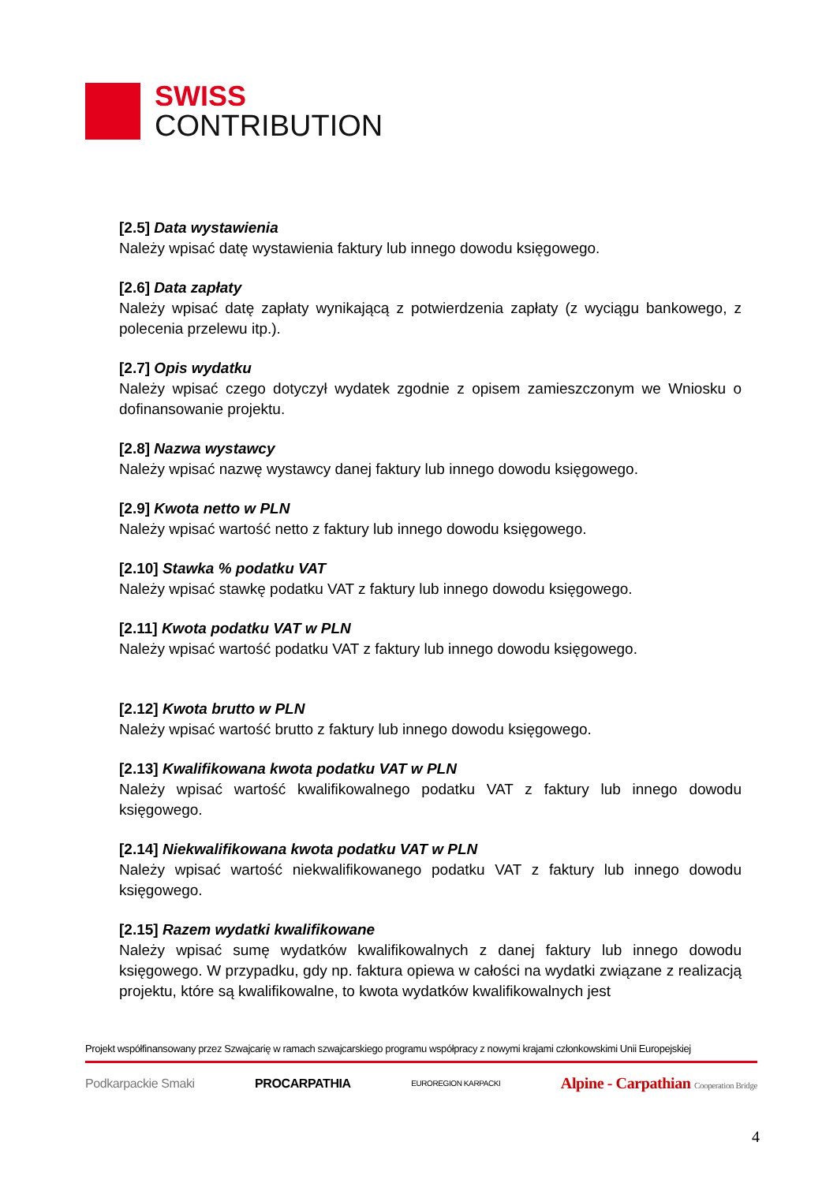SWISS
CONTRIBUTION
[2.5] Data wystawienia
Należy wpisać datę wystawienia faktury lub innego dowodu księgowego.
[2.6] Data zapłaty
Należy wpisać datę zapłaty wynikającą z potwierdzenia zapłaty (z wyciągu bankowego, z polecenia przelewu itp.).
[2.7] Opis wydatku
Należy wpisać czego dotyczył wydatek zgodnie z opisem zamieszczonym we Wniosku o dofinansowanie projektu.
[2.8] Nazwa wystawcy
Należy wpisać nazwę wystawcy danej faktury lub innego dowodu księgowego.
[2.9] Kwota netto w PLN
Należy wpisać wartość netto z faktury lub innego dowodu księgowego.
[2.10] Stawka % podatku VAT
Należy wpisać stawkę podatku VAT z faktury lub innego dowodu księgowego.
[2.11] Kwota podatku VAT w PLN
Należy wpisać wartość podatku VAT z faktury lub innego dowodu księgowego.
[2.12] Kwota brutto w PLN
Należy wpisać wartość brutto z faktury lub innego dowodu księgowego.
[2.13] Kwalifikowana kwota podatku VAT w PLN
Należy wpisać wartość kwalifikowalnego podatku VAT z faktury lub innego dowodu księgowego.
[2.14] Niekwalifikowana kwota podatku VAT w PLN
Należy wpisać wartość niekwalifikowanego podatku VAT z faktury lub innego dowodu księgowego.
[2.15] Razem wydatki kwalifikowane
Należy wpisać sumę wydatków kwalifikowalnych z danej faktury lub innego dowodu księgowego. W przypadku, gdy np. faktura opiewa w całości na wydatki związane z realizacją projektu, które są kwalifikowalne, to kwota wydatków kwalifikowalnych jest
Projekt współfinansowany przez Szwajcarię w ramach szwajcarskiego programu współpracy z nowymi krajami członkowskimi Unii Europejskiej
Podkarpackie Smaki PROCARPATHIA EUROREGION KARPACKI Alpine - Carpathian Cooperation Bridge
4